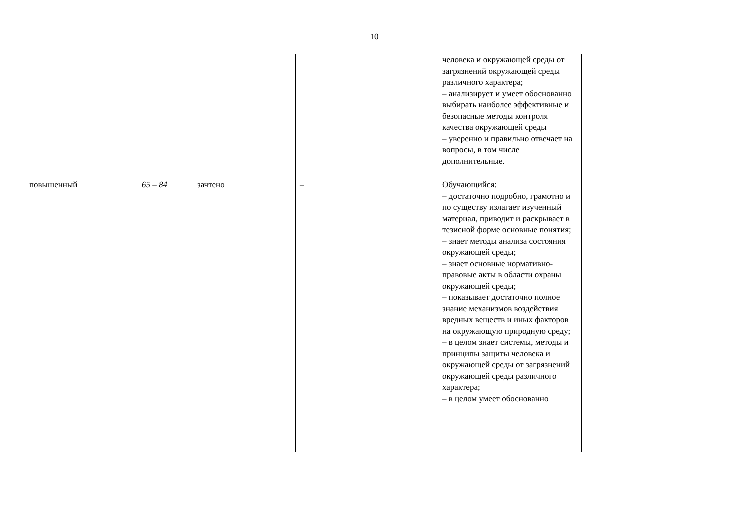10
| | | | | человека и окружающей среды от загрязнений окружающей среды различного характера; – анализирует и умеет обоснованно выбирать наиболее эффективные и безопасные методы контроля качества окружающей среды – уверенно и правильно отвечает на вопросы, в том числе дополнительные. | |
| повышенный | 65 – 84 | зачтено | – | Обучающийся: – достаточно подробно, грамотно и по существу излагает изученный материал, приводит и раскрывает в тезисной форме основные понятия; – знает методы анализа состояния окружающей среды; – знает основные нормативно-правовые акты в области охраны окружающей среды; – показывает достаточно полное знание механизмов воздействия вредных веществ и иных факторов на окружающую природную среду; – в целом знает системы, методы и принципы защиты человека и окружающей среды от загрязнений окружающей среды различного характера; – в целом умеет обоснованно | |